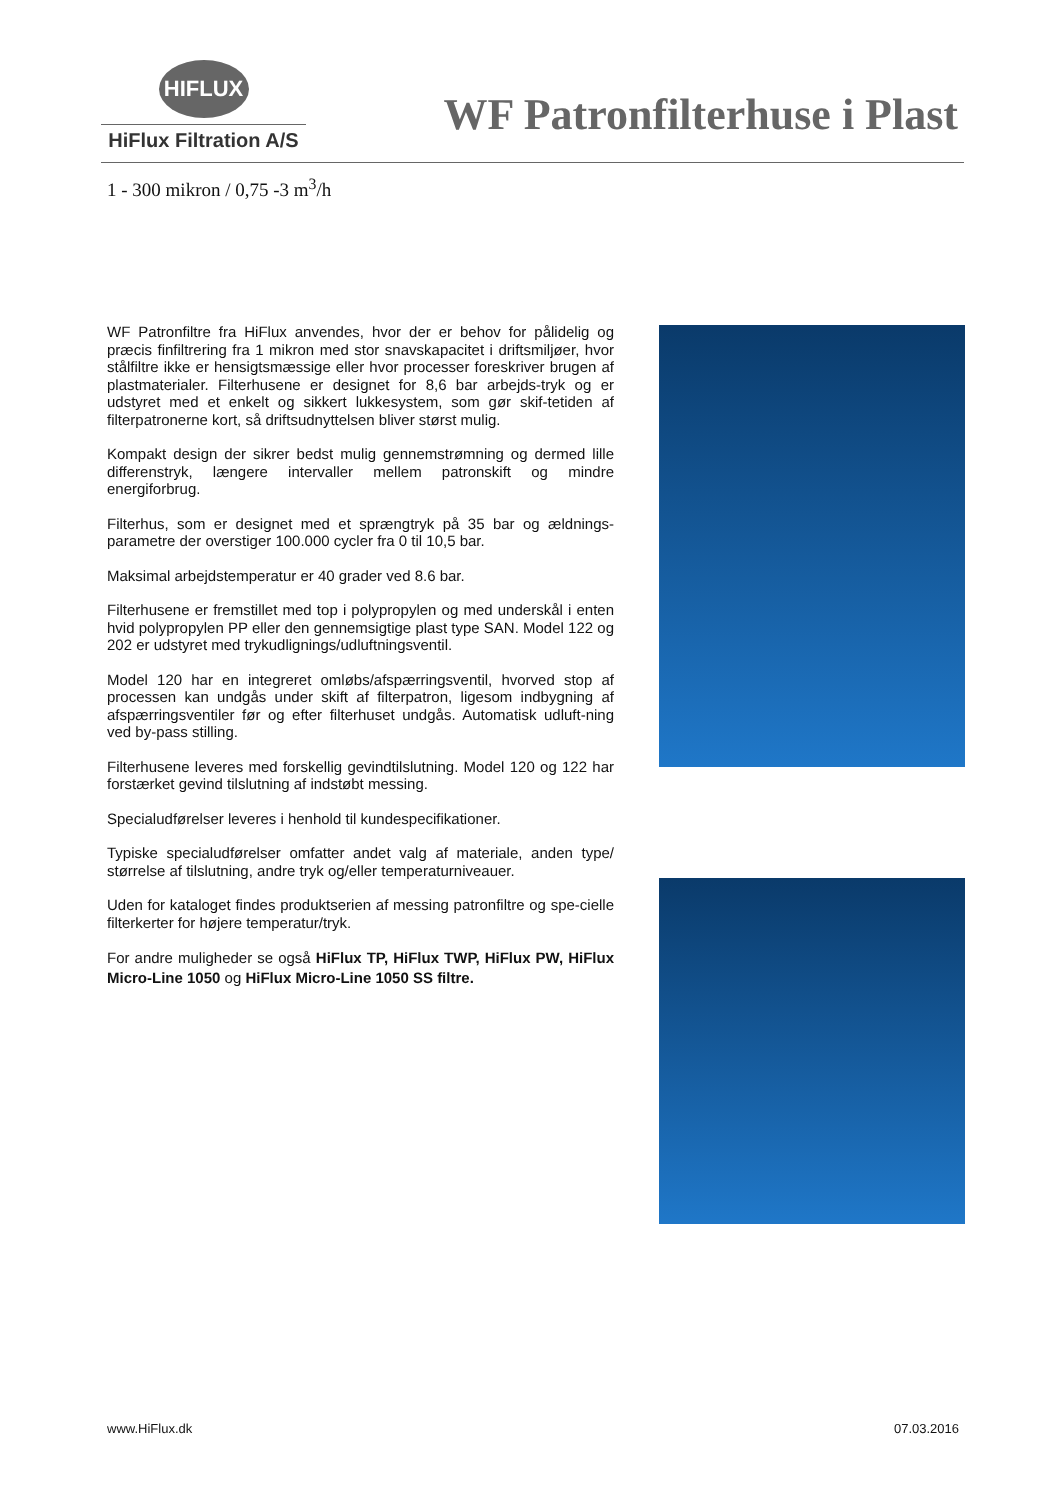HIFLUX
HiFlux Filtration A/S
WF Patronfilterhuse i Plast
1 - 300 mikron / 0,75 -3 m<sup>3</sup>/h
WF Patronfiltre fra HiFlux anvendes, hvor der er behov for pålidelig og præcis finfiltrering fra 1 mikron med stor snavskapacitet i driftsmiljøer, hvor stålfiltre ikke er hensigtsmæssige eller hvor processer foreskriver brugen af plastmaterialer. Filterhusene er designet for 8,6 bar arbejds-tryk og er udstyret med et enkelt og sikkert lukkesystem, som gør skif-tetiden af filterpatronerne kort, så driftsudnyttelsen bliver størst mulig.
Kompakt design der sikrer bedst mulig gennemstrømning og dermed lille differenstryk, længere intervaller mellem patronskift og mindre energiforbrug.
Filterhus, som er designet med et sprængtryk på 35 bar og ældnings-parametre der overstiger 100.000 cycler fra 0 til 10,5 bar.
Maksimal arbejdstemperatur er 40 grader ved 8.6 bar.
Filterhusene er fremstillet med top i polypropylen og med underskål i enten hvid polypropylen PP eller den gennemsigtige plast type SAN. Model 122 og 202 er udstyret med trykudlignings/udluftningsventil.
Model 120 har en integreret omløbs/afspærringsventil, hvorved stop af processen kan undgås under skift af filterpatron, ligesom indbygning af afspærringsventiler før og efter filterhuset undgås. Automatisk udluft-ning ved by-pass stilling.
Filterhusene leveres med forskellig gevindtilslutning. Model 120 og 122 har forstærket gevind tilslutning af indstøbt messing.
Specialudførelser leveres i henhold til kundespecifikationer.
Typiske specialudførelser omfatter andet valg af materiale, anden type/ størrelse af tilslutning, andre tryk og/eller temperaturniveauer.
Uden for kataloget findes produktserien af messing patronfiltre og spe-cielle filterkerter for højere temperatur/tryk.
For andre muligheder se også HiFlux TP, HiFlux TWP, HiFlux PW, HiFlux Micro-Line 1050 og HiFlux Micro-Line 1050 SS filtre.
www.HiFlux.dk 07.03.2016